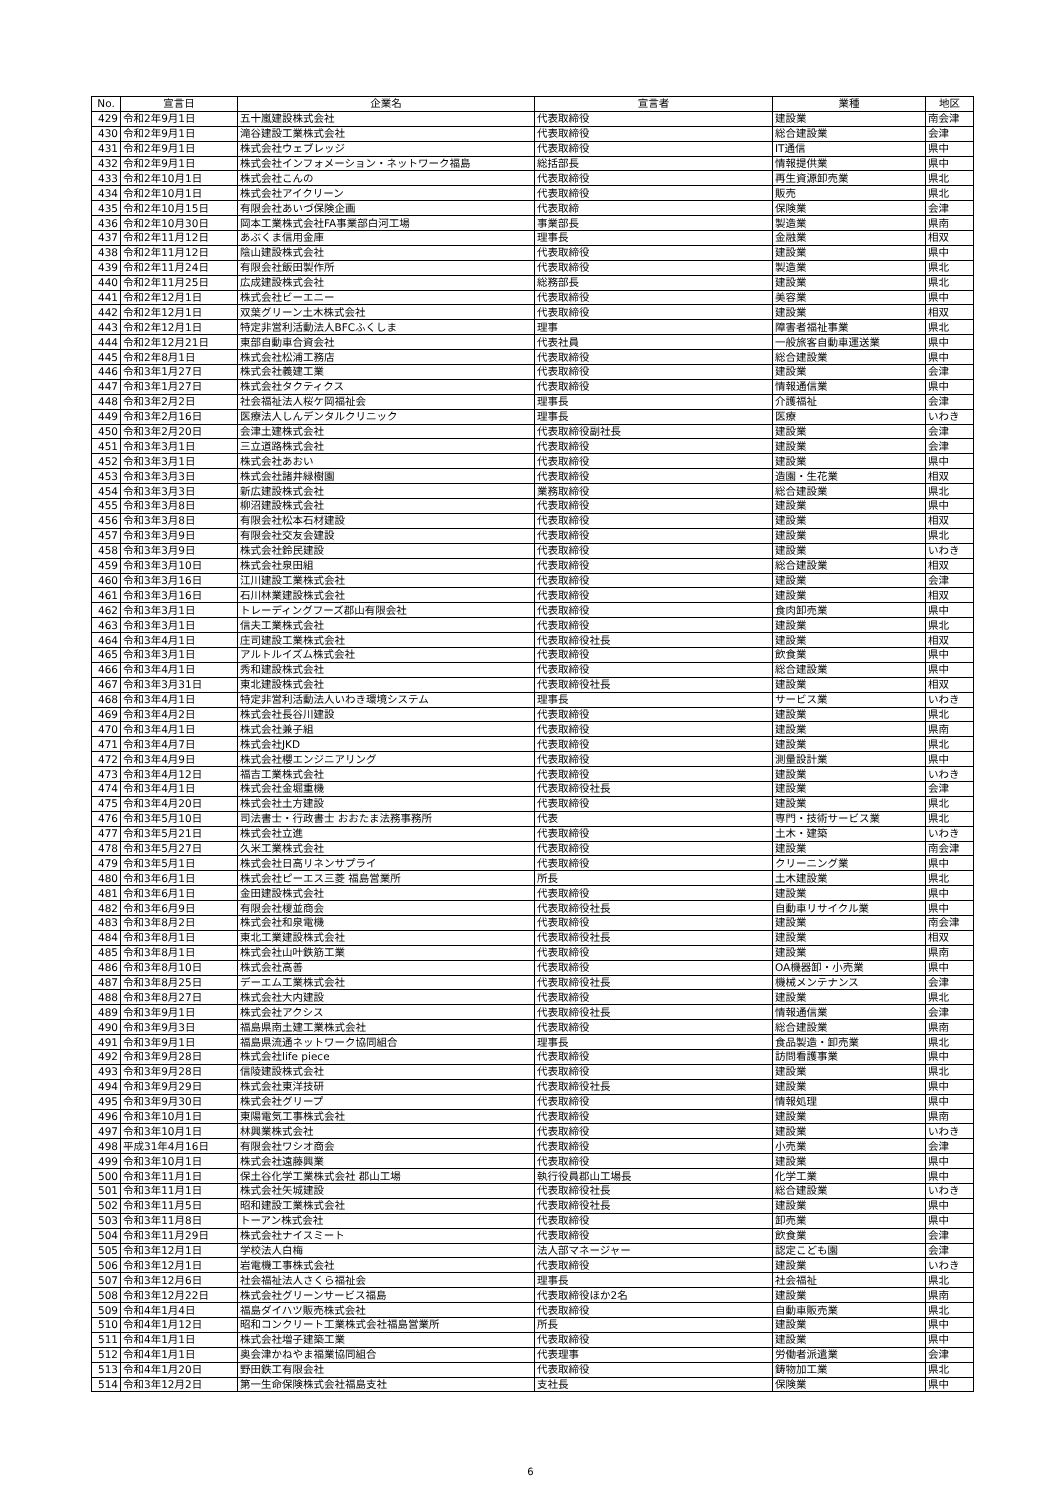| No. | 宣言日 | 企業名 | 宣言者 | 業種 | 地区 |
| --- | --- | --- | --- | --- | --- |
| 429 | 令和2年9月1日 | 五十嵐建設株式会社 | 代表取締役 | 建設業 | 南会津 |
| 430 | 令和2年9月1日 | 滝谷建設工業株式会社 | 代表取締役 | 総合建設業 | 会津 |
| 431 | 令和2年9月1日 | 株式会社ウェブレッジ | 代表取締役 | IT通信 | 県中 |
| 432 | 令和2年9月1日 | 株式会社インフォメーション・ネットワーク福島 | 総括部長 | 情報提供業 | 県中 |
| 433 | 令和2年10月1日 | 株式会社こんの | 代表取締役 | 再生資源卸売業 | 県北 |
| 434 | 令和2年10月1日 | 株式会社アイクリーン | 代表取締役 | 販売 | 県北 |
| 435 | 令和2年10月15日 | 有限会社あいづ保険企画 | 代表取締 | 保険業 | 会津 |
| 436 | 令和2年10月30日 | 岡本工業株式会社FA事業部白河工場 | 事業部長 | 製造業 | 県南 |
| 437 | 令和2年11月12日 | あぶくま信用金庫 | 理事長 | 金融業 | 相双 |
| 438 | 令和2年11月12日 | 陰山建設株式会社 | 代表取締役 | 建設業 | 県中 |
| 439 | 令和2年11月24日 | 有限会社飯田製作所 | 代表取締役 | 製造業 | 県北 |
| 440 | 令和2年11月25日 | 広成建設株式会社 | 総務部長 | 建設業 | 県北 |
| 441 | 令和2年12月1日 | 株式会社ビーエニー | 代表取締役 | 美容業 | 県中 |
| 442 | 令和2年12月1日 | 双葉グリーン土木株式会社 | 代表取締役 | 建設業 | 相双 |
| 443 | 令和2年12月1日 | 特定非営利活動法人BFCふくしま | 理事 | 障害者福祉事業 | 県北 |
| 444 | 令和2年12月21日 | 東部自動車合資会社 | 代表社員 | 一般旅客自動車運送業 | 県中 |
| 445 | 令和2年8月1日 | 株式会社松浦工務店 | 代表取締役 | 総合建設業 | 県中 |
| 446 | 令和3年1月27日 | 株式会社義建工業 | 代表取締役 | 建設業 | 会津 |
| 447 | 令和3年1月27日 | 株式会社タクティクス | 代表取締役 | 情報通信業 | 県中 |
| 448 | 令和3年2月2日 | 社会福祉法人桜ケ岡福祉会 | 理事長 | 介護福祉 | 会津 |
| 449 | 令和3年2月16日 | 医療法人しんデンタルクリニック | 理事長 | 医療 | いわき |
| 450 | 令和3年2月20日 | 会津土建株式会社 | 代表取締役副社長 | 建設業 | 会津 |
| 451 | 令和3年3月1日 | 三立道路株式会社 | 代表取締役 | 建設業 | 会津 |
| 452 | 令和3年3月1日 | 株式会社あおい | 代表取締役 | 建設業 | 県中 |
| 453 | 令和3年3月3日 | 株式会社諸井緑樹園 | 代表取締役 | 造園・生花業 | 相双 |
| 454 | 令和3年3月3日 | 新広建設株式会社 | 業務取締役 | 総合建設業 | 県北 |
| 455 | 令和3年3月8日 | 柳沼建設株式会社 | 代表取締役 | 建設業 | 県中 |
| 456 | 令和3年3月8日 | 有限会社松本石材建設 | 代表取締役 | 建設業 | 相双 |
| 457 | 令和3年3月9日 | 有限会社交友会建設 | 代表取締役 | 建設業 | 県北 |
| 458 | 令和3年3月9日 | 株式会社鈴民建設 | 代表取締役 | 建設業 | いわき |
| 459 | 令和3年3月10日 | 株式会社泉田組 | 代表取締役 | 総合建設業 | 相双 |
| 460 | 令和3年3月16日 | 江川建設工業株式会社 | 代表取締役 | 建設業 | 会津 |
| 461 | 令和3年3月16日 | 石川林業建設株式会社 | 代表取締役 | 建設業 | 相双 |
| 462 | 令和3年3月1日 | トレーディングフーズ郡山有限会社 | 代表取締役 | 食肉卸売業 | 県中 |
| 463 | 令和3年3月1日 | 信夫工業株式会社 | 代表取締役 | 建設業 | 県北 |
| 464 | 令和3年4月1日 | 庄司建設工業株式会社 | 代表取締役社長 | 建設業 | 相双 |
| 465 | 令和3年3月1日 | アルトルイズム株式会社 | 代表取締役 | 飲食業 | 県中 |
| 466 | 令和3年4月1日 | 秀和建設株式会社 | 代表取締役 | 総合建設業 | 県中 |
| 467 | 令和3年3月31日 | 東北建設株式会社 | 代表取締役社長 | 建設業 | 相双 |
| 468 | 令和3年4月1日 | 特定非営利活動法人いわき環境システム | 理事長 | サービス業 | いわき |
| 469 | 令和3年4月2日 | 株式会社長谷川建設 | 代表取締役 | 建設業 | 県北 |
| 470 | 令和3年4月1日 | 株式会社兼子組 | 代表取締役 | 建設業 | 県南 |
| 471 | 令和3年4月7日 | 株式会社JKD | 代表取締役 | 建設業 | 県北 |
| 472 | 令和3年4月9日 | 株式会社櫻エンジニアリング | 代表取締役 | 測量設計業 | 県中 |
| 473 | 令和3年4月12日 | 福吉工業株式会社 | 代表取締役 | 建設業 | いわき |
| 474 | 令和3年4月1日 | 株式会社金堀重機 | 代表取締役社長 | 建設業 | 会津 |
| 475 | 令和3年4月20日 | 株式会社土方建設 | 代表取締役 | 建設業 | 県北 |
| 476 | 令和3年5月10日 | 司法書士・行政書士 おおたま法務事務所 | 代表 | 専門・技術サービス業 | 県北 |
| 477 | 令和3年5月21日 | 株式会社立進 | 代表取締役 | 土木・建築 | いわき |
| 478 | 令和3年5月27日 | 久米工業株式会社 | 代表取締役 | 建設業 | 南会津 |
| 479 | 令和3年5月1日 | 株式会社日高リネンサプライ | 代表取締役 | クリーニング業 | 県中 |
| 480 | 令和3年6月1日 | 株式会社ピーエス三菱 福島営業所 | 所長 | 土木建設業 | 県北 |
| 481 | 令和3年6月1日 | 金田建設株式会社 | 代表取締役 | 建設業 | 県中 |
| 482 | 令和3年6月9日 | 有限会社榎並商会 | 代表取締役社長 | 自動車リサイクル業 | 県中 |
| 483 | 令和3年8月2日 | 株式会社和泉電機 | 代表取締役 | 建設業 | 南会津 |
| 484 | 令和3年8月1日 | 東北工業建設株式会社 | 代表取締役社長 | 建設業 | 相双 |
| 485 | 令和3年8月1日 | 株式会社山叶鉄筋工業 | 代表取締役 | 建設業 | 県南 |
| 486 | 令和3年8月10日 | 株式会社高善 | 代表取締役 | OA機器卸・小売業 | 県中 |
| 487 | 令和3年8月25日 | デーエム工業株式会社 | 代表取締役社長 | 機械メンテナンス | 会津 |
| 488 | 令和3年8月27日 | 株式会社大内建設 | 代表取締役 | 建設業 | 県北 |
| 489 | 令和3年9月1日 | 株式会社アクシス | 代表取締役社長 | 情報通信業 | 会津 |
| 490 | 令和3年9月3日 | 福島県南土建工業株式会社 | 代表取締役 | 総合建設業 | 県南 |
| 491 | 令和3年9月1日 | 福島県流通ネットワーク協同組合 | 理事長 | 食品製造・卸売業 | 県北 |
| 492 | 令和3年9月28日 | 株式会社life piece | 代表取締役 | 訪問看護事業 | 県中 |
| 493 | 令和3年9月28日 | 信陵建設株式会社 | 代表取締役 | 建設業 | 県北 |
| 494 | 令和3年9月29日 | 株式会社東洋技研 | 代表取締役社長 | 建設業 | 県中 |
| 495 | 令和3年9月30日 | 株式会社グリープ | 代表取締役 | 情報処理 | 県中 |
| 496 | 令和3年10月1日 | 東陽電気工事株式会社 | 代表取締役 | 建設業 | 県南 |
| 497 | 令和3年10月1日 | 林興業株式会社 | 代表取締役 | 建設業 | いわき |
| 498 | 平成31年4月16日 | 有限会社ワシオ商会 | 代表取締役 | 小売業 | 会津 |
| 499 | 令和3年10月1日 | 株式会社遠藤興業 | 代表取締役 | 建設業 | 県中 |
| 500 | 令和3年11月1日 | 保土谷化学工業株式会社 郡山工場 | 執行役員郡山工場長 | 化学工業 | 県中 |
| 501 | 令和3年11月1日 | 株式会社矢城建設 | 代表取締役社長 | 総合建設業 | いわき |
| 502 | 令和3年11月5日 | 昭和建設工業株式会社 | 代表取締役社長 | 建設業 | 県中 |
| 503 | 令和3年11月8日 | トーアン株式会社 | 代表取締役 | 卸売業 | 県中 |
| 504 | 令和3年11月29日 | 株式会社ナイスミート | 代表取締役 | 飲食業 | 会津 |
| 505 | 令和3年12月1日 | 学校法人白梅 | 法人部マネージャー | 認定こども園 | 会津 |
| 506 | 令和3年12月1日 | 岩電機工事株式会社 | 代表取締役 | 建設業 | いわき |
| 507 | 令和3年12月6日 | 社会福祉法人さくら福祉会 | 理事長 | 社会福祉 | 県北 |
| 508 | 令和3年12月22日 | 株式会社グリーンサービス福島 | 代表取締役ほか2名 | 建設業 | 県南 |
| 509 | 令和4年1月4日 | 福島ダイハツ販売株式会社 | 代表取締役 | 自動車販売業 | 県北 |
| 510 | 令和4年1月12日 | 昭和コンクリート工業株式会社福島営業所 | 所長 | 建設業 | 県中 |
| 511 | 令和4年1月1日 | 株式会社増子建築工業 | 代表取締役 | 建設業 | 県中 |
| 512 | 令和4年1月1日 | 奥会津かねやま福業協同組合 | 代表理事 | 労働者派遣業 | 会津 |
| 513 | 令和4年1月20日 | 野田鉄工有限会社 | 代表取締役 | 鋳物加工業 | 県北 |
| 514 | 令和3年12月2日 | 第一生命保険株式会社福島支社 | 支社長 | 保険業 | 県中 |
6